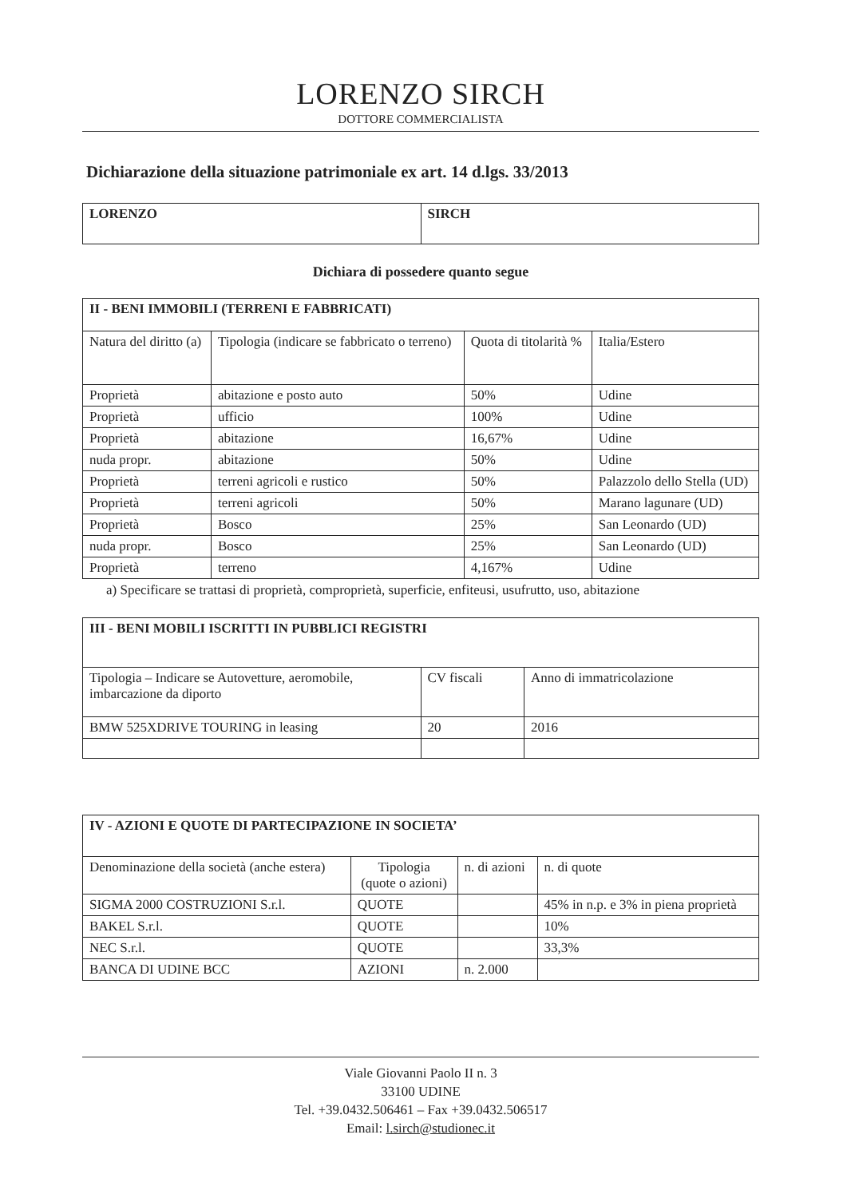LORENZO SIRCH
DOTTORE COMMERCIALISTA
Dichiarazione della situazione patrimoniale ex art. 14 d.lgs. 33/2013
| LORENZO | SIRCH |
Dichiara di possedere quanto segue
| II - BENI IMMOBILI (TERRENI E FABBRICATI) | | | |
| --- | --- | --- | --- |
| Natura del diritto (a) | Tipologia (indicare se fabbricato o terreno) | Quota di titolarità % | Italia/Estero |
| Proprietà | abitazione e posto auto | 50% | Udine |
| Proprietà | ufficio | 100% | Udine |
| Proprietà | abitazione | 16,67% | Udine |
| nuda propr. | abitazione | 50% | Udine |
| Proprietà | terreni agricoli e rustico | 50% | Palazzolo dello Stella (UD) |
| Proprietà | terreni agricoli | 50% | Marano lagunare (UD) |
| Proprietà | Bosco | 25% | San Leonardo (UD) |
| nuda propr. | Bosco | 25% | San Leonardo (UD) |
| Proprietà | terreno | 4,167% | Udine |
a) Specificare se trattasi di proprietà, comproprietà, superficie, enfiteusi, usufrutto, uso, abitazione
| III - BENI MOBILI ISCRITTI IN PUBBLICI REGISTRI | | |
| --- | --- | --- |
| Tipologia – Indicare se Autovetture, aeromobile, imbarcazione da diporto | CV fiscali | Anno di immatricolazione |
| BMW 525XDRIVE TOURING in leasing | 20 | 2016 |
| IV - AZIONI E QUOTE DI PARTECIPAZIONE IN SOCIETA’ | | | |
| --- | --- | --- | --- |
| Denominazione della società (anche estera) | Tipologia (quote o azioni) | n. di azioni | n. di quote |
| SIGMA 2000 COSTRUZIONI S.r.l. | QUOTE | | 45% in n.p. e 3% in piena proprietà |
| BAKEL S.r.l. | QUOTE | | 10% |
| NEC S.r.l. | QUOTE | | 33,3% |
| BANCA DI UDINE BCC | AZIONI | n. 2.000 | |
Viale Giovanni Paolo II n. 3
33100 UDINE
Tel. +39.0432.506461 – Fax +39.0432.506517
Email: l.sirch@studionec.it